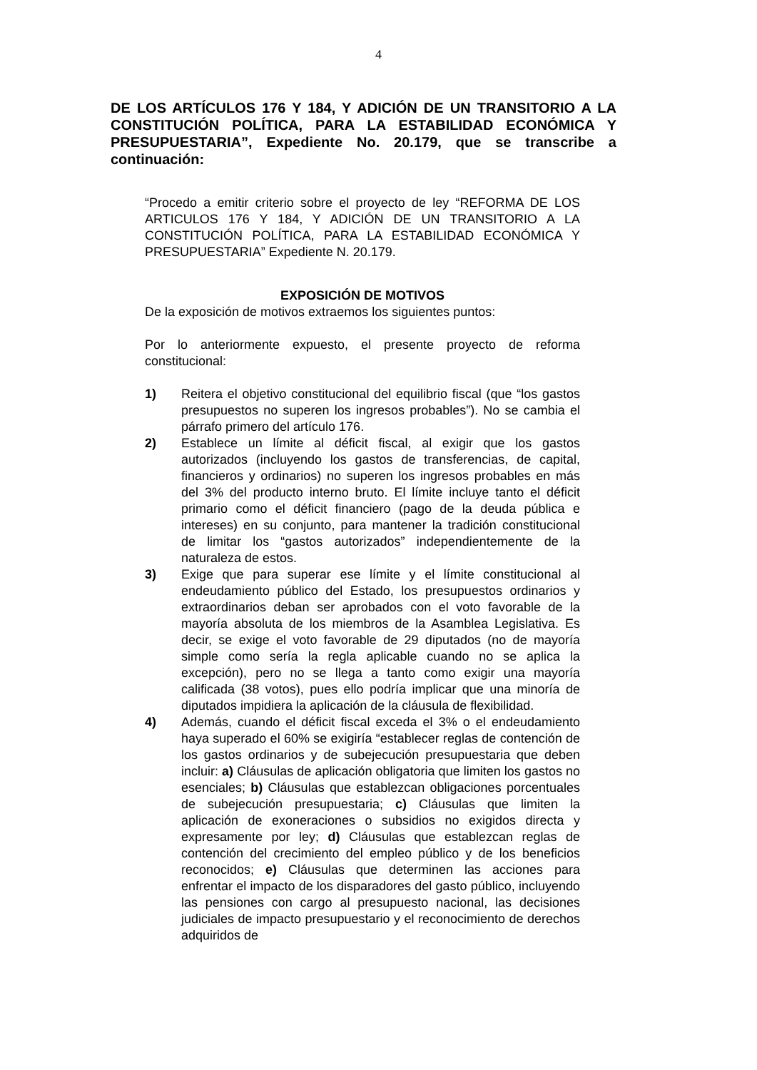4
DE LOS ARTÍCULOS 176 Y 184, Y ADICIÓN DE UN TRANSITORIO A LA CONSTITUCIÓN POLÍTICA, PARA LA ESTABILIDAD ECONÓMICA Y PRESUPUESTARIA”, Expediente No. 20.179, que se transcribe a continuación:
“Procedo a emitir criterio sobre el proyecto de ley “REFORMA DE LOS ARTICULOS 176 Y 184, Y ADICIÓN DE UN TRANSITORIO A LA CONSTITUCIÓN POLÍTICA, PARA LA ESTABILIDAD ECONÓMICA Y PRESUPUESTARIA” Expediente N. 20.179.
EXPOSICIÓN DE MOTIVOS
De la exposición de motivos extraemos los siguientes puntos:
Por lo anteriormente expuesto, el presente proyecto de reforma constitucional:
1) Reitera el objetivo constitucional del equilibrio fiscal (que “los gastos presupuestos no superen los ingresos probables”). No se cambia el párrafo primero del artículo 176.
2) Establece un límite al déficit fiscal, al exigir que los gastos autorizados (incluyendo los gastos de transferencias, de capital, financieros y ordinarios) no superen los ingresos probables en más del 3% del producto interno bruto. El límite incluye tanto el déficit primario como el déficit financiero (pago de la deuda pública e intereses) en su conjunto, para mantener la tradición constitucional de limitar los “gastos autorizados” independientemente de la naturaleza de estos.
3) Exige que para superar ese límite y el límite constitucional al endeudamiento público del Estado, los presupuestos ordinarios y extraordinarios deban ser aprobados con el voto favorable de la mayoría absoluta de los miembros de la Asamblea Legislativa. Es decir, se exige el voto favorable de 29 diputados (no de mayoría simple como sería la regla aplicable cuando no se aplica la excepción), pero no se llega a tanto como exigir una mayoría calificada (38 votos), pues ello podría implicar que una minoría de diputados impidiera la aplicación de la cláusula de flexibilidad.
4) Además, cuando el déficit fiscal exceda el 3% o el endeudamiento haya superado el 60% se exigiría “establecer reglas de contención de los gastos ordinarios y de subejecución presupuestaria que deben incluir: a) Cláusulas de aplicación obligatoria que limiten los gastos no esenciales; b) Cláusulas que establezcan obligaciones porcentuales de subejecución presupuestaria; c) Cláusulas que limiten la aplicación de exoneraciones o subsidios no exigidos directa y expresamente por ley; d) Cláusulas que establezcan reglas de contención del crecimiento del empleo público y de los beneficios reconocidos; e) Cláusulas que determinen las acciones para enfrentar el impacto de los disparadores del gasto público, incluyendo las pensiones con cargo al presupuesto nacional, las decisiones judiciales de impacto presupuestario y el reconocimiento de derechos adquiridos de